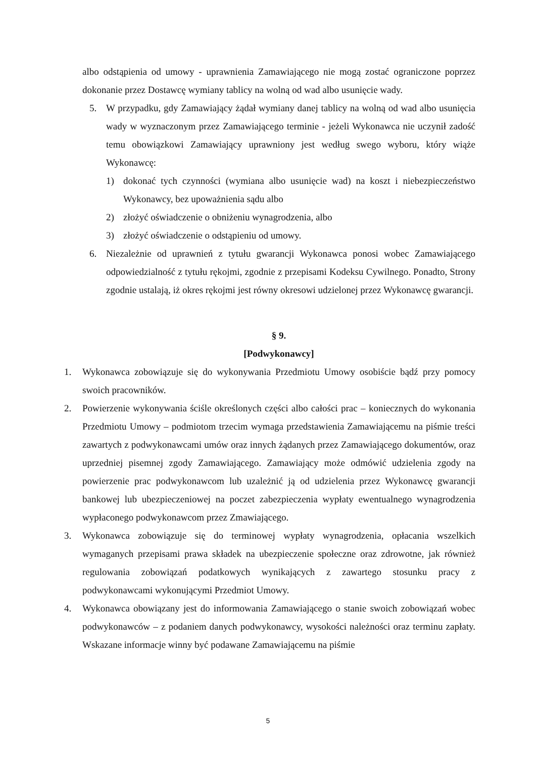albo odstąpienia od umowy - uprawnienia Zamawiającego nie mogą zostać ograniczone poprzez dokonanie przez Dostawcę wymiany tablicy na wolną od wad albo usunięcie wady.
5. W przypadku, gdy Zamawiający żądał wymiany danej tablicy na wolną od wad albo usunięcia wady w wyznaczonym przez Zamawiającego terminie - jeżeli Wykonawca nie uczynił zadość temu obowiązkowi Zamawiający uprawniony jest według swego wyboru, który wiąże Wykonawcę:
1) dokonać tych czynności (wymiana albo usunięcie wad) na koszt i niebezpieczeństwo Wykonawcy, bez upoważnienia sądu albo
2) złożyć oświadczenie o obniżeniu wynagrodzenia, albo
3) złożyć oświadczenie o odstąpieniu od umowy.
6. Niezależnie od uprawnień z tytułu gwarancji Wykonawca ponosi wobec Zamawiającego odpowiedzialność z tytułu rękojmi, zgodnie z przepisami Kodeksu Cywilnego. Ponadto, Strony zgodnie ustalają, iż okres rękojmi jest równy okresowi udzielonej przez Wykonawcę gwarancji.
§ 9.
[Podwykonawcy]
1. Wykonawca zobowiązuje się do wykonywania Przedmiotu Umowy osobiście bądź przy pomocy swoich pracowników.
2. Powierzenie wykonywania ściśle określonych części albo całości prac – koniecznych do wykonania Przedmiotu Umowy – podmiotom trzecim wymaga przedstawienia Zamawiającemu na piśmie treści zawartych z podwykonawcami umów oraz innych żądanych przez Zamawiającego dokumentów, oraz uprzedniej pisemnej zgody Zamawiającego. Zamawiający może odmówić udzielenia zgody na powierzenie prac podwykonawcom lub uzależnić ją od udzielenia przez Wykonawcę gwarancji bankowej lub ubezpieczeniowej na poczet zabezpieczenia wypłaty ewentualnego wynagrodzenia wypłaconego podwykonawcom przez Zmawiającego.
3. Wykonawca zobowiązuje się do terminowej wypłaty wynagrodzenia, opłacania wszelkich wymaganych przepisami prawa składek na ubezpieczenie społeczne oraz zdrowotne, jak również regulowania zobowiązań podatkowych wynikających z zawartego stosunku pracy z podwykonawcami wykonującymi Przedmiot Umowy.
4. Wykonawca obowiązany jest do informowania Zamawiającego o stanie swoich zobowiązań wobec podwykonawców – z podaniem danych podwykonawcy, wysokości należności oraz terminu zapłaty. Wskazane informacje winny być podawane Zamawiającemu na piśmie
5